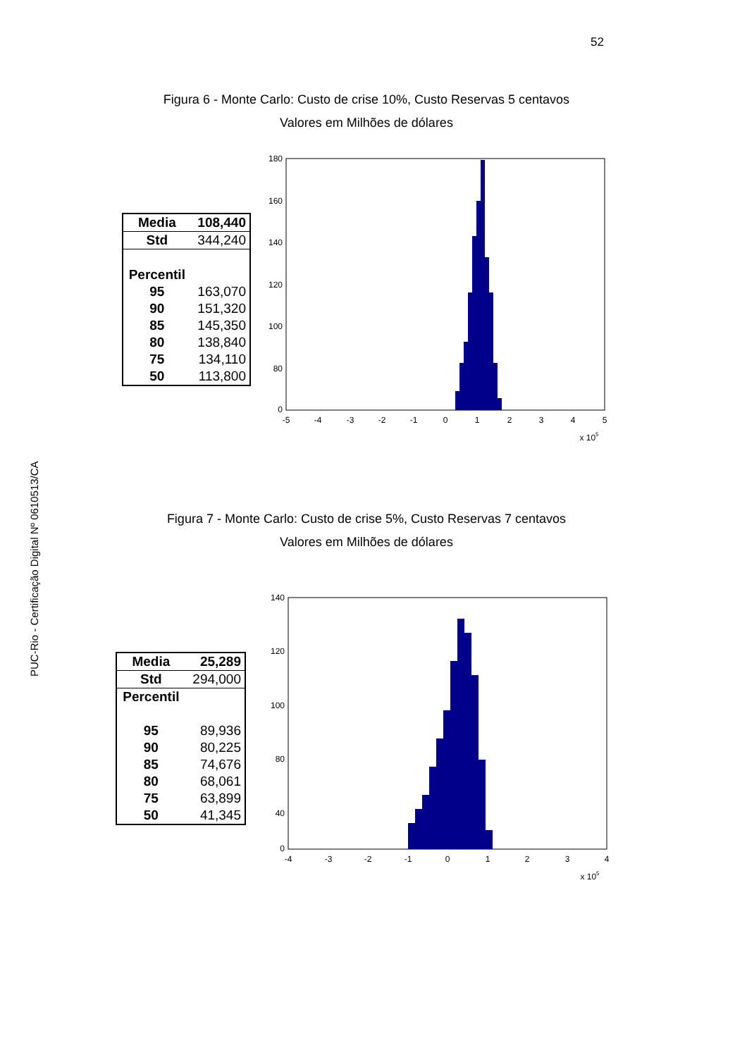52
PUC-Rio - Certificação Digital Nº 0610513/CA
Figura 6 - Monte Carlo: Custo de crise 10%, Custo Reservas 5 centavos
Valores em Milhões de dólares
| Media | 108,440 |
| Std | 344,240 |
| Percentil | |
| 95 | 163,070 |
| 90 | 151,320 |
| 85 | 145,350 |
| 80 | 138,840 |
| 75 | 134,110 |
| 50 | 113,800 |
180
160
140
120
100
80
0
-5
-4
-3
-2
-1
0
1
2
3
4
5
x 105
Figura 7 - Monte Carlo: Custo de crise 5%, Custo Reservas 7 centavos
Valores em Milhões de dólares
| Media | 25,289 |
| Std | 294,000 |
| Percentil | |
| 95 | 89,936 |
| 90 | 80,225 |
| 85 | 74,676 |
| 80 | 68,061 |
| 75 | 63,899 |
| 50 | 41,345 |
140
120
100
80
40
0
-4
-3
-2
-1
0
1
2
3
4
x 105